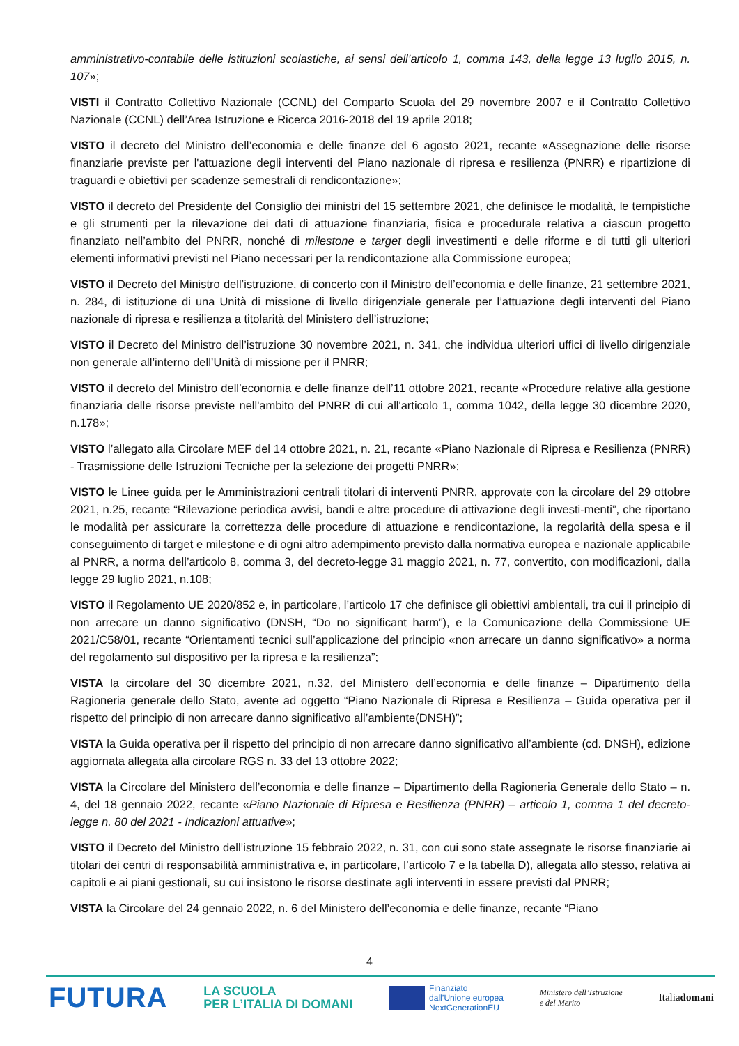amministrativo-contabile delle istituzioni scolastiche, ai sensi dell’articolo 1, comma 143, della legge 13 luglio 2015, n. 107»;
VISTI il Contratto Collettivo Nazionale (CCNL) del Comparto Scuola del 29 novembre 2007 e il Contratto Collettivo Nazionale (CCNL) dell’Area Istruzione e Ricerca 2016-2018 del 19 aprile 2018;
VISTO il decreto del Ministro dell’economia e delle finanze del 6 agosto 2021, recante «Assegnazione delle risorse finanziarie previste per l'attuazione degli interventi del Piano nazionale di ripresa e resilienza (PNRR) e ripartizione di traguardi e obiettivi per scadenze semestrali di rendicontazione»;
VISTO il decreto del Presidente del Consiglio dei ministri del 15 settembre 2021, che definisce le modalità, le tempistiche e gli strumenti per la rilevazione dei dati di attuazione finanziaria, fisica e procedurale relativa a ciascun progetto finanziato nell’ambito del PNRR, nonché di milestone e target degli investimenti e delle riforme e di tutti gli ulteriori elementi informativi previsti nel Piano necessari per la rendicontazione alla Commissione europea;
VISTO il Decreto del Ministro dell’istruzione, di concerto con il Ministro dell’economia e delle finanze, 21 settembre 2021, n. 284, di istituzione di una Unità di missione di livello dirigenziale generale per l’attuazione degli interventi del Piano nazionale di ripresa e resilienza a titolarità del Ministero dell’istruzione;
VISTO il Decreto del Ministro dell’istruzione 30 novembre 2021, n. 341, che individua ulteriori uffici di livello dirigenziale non generale all’interno dell’Unità di missione per il PNRR;
VISTO il decreto del Ministro dell’economia e delle finanze dell’11 ottobre 2021, recante «Procedure relative alla gestione finanziaria delle risorse previste nell'ambito del PNRR di cui all'articolo 1, comma 1042, della legge 30 dicembre 2020, n.178»;
VISTO l’allegato alla Circolare MEF del 14 ottobre 2021, n. 21, recante «Piano Nazionale di Ripresa e Resilienza (PNRR) - Trasmissione delle Istruzioni Tecniche per la selezione dei progetti PNRR»;
VISTO le Linee guida per le Amministrazioni centrali titolari di interventi PNRR, approvate con la circolare del 29 ottobre 2021, n.25, recante “Rilevazione periodica avvisi, bandi e altre procedure di attivazione degli investi-menti”, che riportano le modalità per assicurare la correttezza delle procedure di attuazione e rendicontazione, la regolarità della spesa e il conseguimento di target e milestone e di ogni altro adempimento previsto dalla normativa europea e nazionale applicabile al PNRR, a norma dell’articolo 8, comma 3, del decreto-legge 31 maggio 2021, n. 77, convertito, con modificazioni, dalla legge 29 luglio 2021, n.108;
VISTO il Regolamento UE 2020/852 e, in particolare, l’articolo 17 che definisce gli obiettivi ambientali, tra cui il principio di non arrecare un danno significativo (DNSH, “Do no significant harm”), e la Comunicazione della Commissione UE 2021/C58/01, recante “Orientamenti tecnici sull’applicazione del principio «non arrecare un danno significativo» a norma del regolamento sul dispositivo per la ripresa e la resilienza”;
VISTA la circolare del 30 dicembre 2021, n.32, del Ministero dell’economia e delle finanze – Dipartimento della Ragioneria generale dello Stato, avente ad oggetto “Piano Nazionale di Ripresa e Resilienza – Guida operativa per il rispetto del principio di non arrecare danno significativo all’ambiente(DNSH)”;
VISTA la Guida operativa per il rispetto del principio di non arrecare danno significativo all’ambiente (cd. DNSH), edizione aggiornata allegata alla circolare RGS n. 33 del 13 ottobre 2022;
VISTA la Circolare del Ministero dell’economia e delle finanze – Dipartimento della Ragioneria Generale dello Stato – n. 4, del 18 gennaio 2022, recante «Piano Nazionale di Ripresa e Resilienza (PNRR) – articolo 1, comma 1 del decreto-legge n. 80 del 2021 - Indicazioni attuative»;
VISTO il Decreto del Ministro dell’istruzione 15 febbraio 2022, n. 31, con cui sono state assegnate le risorse finanziarie ai titolari dei centri di responsabilità amministrativa e, in particolare, l’articolo 7 e la tabella D), allegata allo stesso, relativa ai capitoli e ai piani gestionali, su cui insistono le risorse destinate agli interventi in essere previsti dal PNRR;
VISTA la Circolare del 24 gennaio 2022, n. 6 del Ministero dell’economia e delle finanze, recante “Piano
4
FUTURA
LA SCUOLA
PER L’ITALIA DI DOMANI
Finanziato
dall’Unione europea
NextGenerationEU
Ministero dell’Istruzione
e del Merito
Italiadomani